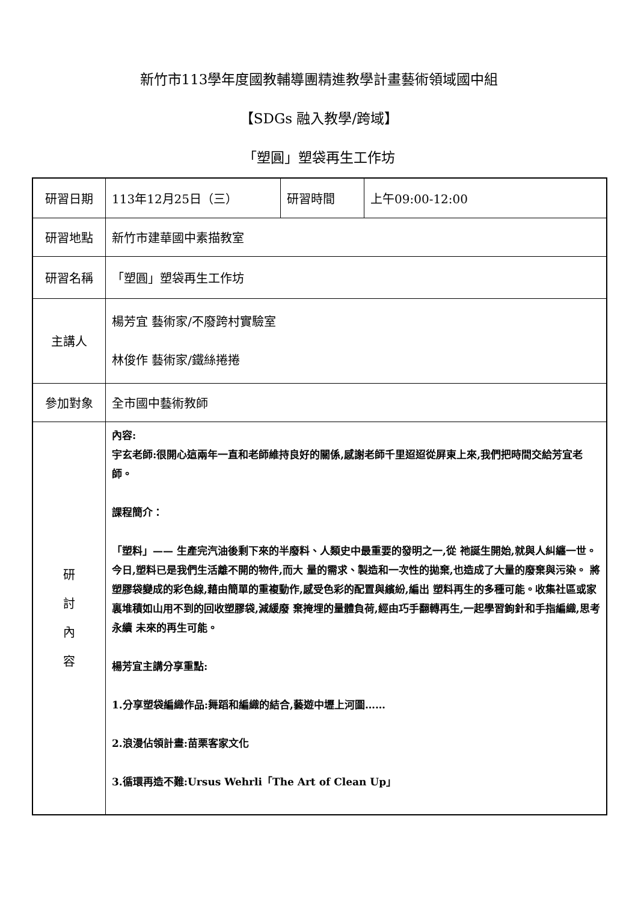新竹市113學年度國教輔導團精進教學計畫藝術領域國中組
【SDGs 融入教學/跨域】
「塑圓」塑袋再生工作坊
| 研習日期 | 113年12月25日（三） | 研習時間 | 上午09:00-12:00 |
| 研習地點 | 新竹市建華國中素描教室 | | |
| 研習名稱 | 「塑圓」塑袋再生工作坊 | | |
| 主講人 | 楊芳宜 藝術家/不廢跨村實驗室 林俊作 藝術家/鐵絲捲捲 | | |
| 參加對象 | 全市國中藝術教師 | | |
| 研 討 內 容 | 內容: 宇玄老師:很開心這兩年一直和老師維持良好的關係,感謝老師千里迢迢從屏東上來,我們把時間交給芳宜老師。 課程簡介： 「塑料」—— 生產完汽油後剩下來的半廢料、人類史中最重要的發明之一,從 祂誕生開始,就與人糾纏一世。今日,塑料已是我們生活離不開的物件,而大 量的需求、製造和一次性的拋棄,也造成了大量的廢棄與污染。 將塑膠袋變成的彩色線,藉由簡單的重複動作,感受色彩的配置與繽紛,編出 塑料再生的多種可能。收集社區或家裏堆積如山用不到的回收塑膠袋,減緩廢 棄掩埋的量體負荷,經由巧手翻轉再生,一起學習鉤針和手指編織,思考永續 未來的再生可能。 楊芳宜主講分享重點: 1.分享塑袋編織作品:舞蹈和編織的結合,藝遊中壢上河圖…… 2.浪漫佔領計畫:苗栗客家文化 3.循環再造不難:Ursus Wehrli「The Art of Clean Up」 | | |